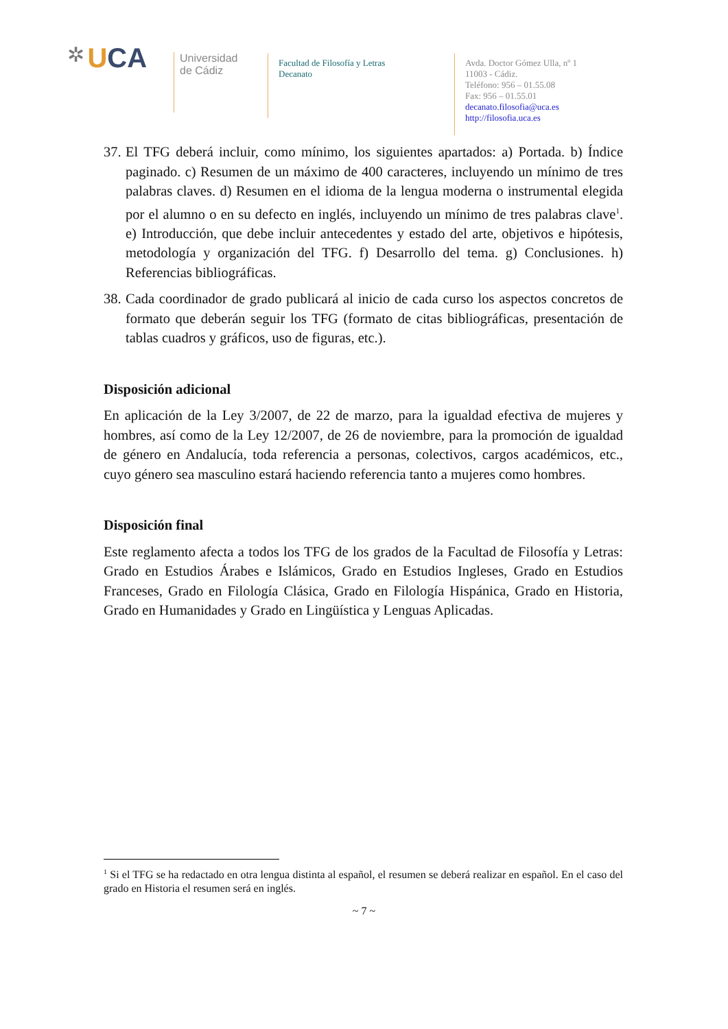✲ U CA
Universidad
de Cádiz
Facultad de Filosofía y Letras
Decanato
Avda. Doctor Gómez Ulla, nº 1
11003 - Cádiz.
Teléfono: 956 – 01.55.08
Fax: 956 – 01.55.01
decanato.filosofia@uca.es
http://filosofia.uca.es
37. El TFG deberá incluir, como mínimo, los siguientes apartados: a) Portada. b) Índice paginado. c) Resumen de un máximo de 400 caracteres, incluyendo un mínimo de tres palabras claves. d) Resumen en el idioma de la lengua moderna o instrumental elegida por el alumno o en su defecto en inglés, incluyendo un mínimo de tres palabras clave<sup>1</sup>. e) Introducción, que debe incluir antecedentes y estado del arte, objetivos e hipótesis, metodología y organización del TFG. f) Desarrollo del tema. g) Conclusiones. h) Referencias bibliográficas.
38. Cada coordinador de grado publicará al inicio de cada curso los aspectos concretos de formato que deberán seguir los TFG (formato de citas bibliográficas, presentación de tablas cuadros y gráficos, uso de figuras, etc.).
Disposición adicional
En aplicación de la Ley 3/2007, de 22 de marzo, para la igualdad efectiva de mujeres y hombres, así como de la Ley 12/2007, de 26 de noviembre, para la promoción de igualdad de género en Andalucía, toda referencia a personas, colectivos, cargos académicos, etc., cuyo género sea masculino estará haciendo referencia tanto a mujeres como hombres.
Disposición final
Este reglamento afecta a todos los TFG de los grados de la Facultad de Filosofía y Letras: Grado en Estudios Árabes e Islámicos, Grado en Estudios Ingleses, Grado en Estudios Franceses, Grado en Filología Clásica, Grado en Filología Hispánica, Grado en Historia, Grado en Humanidades y Grado en Lingüística y Lenguas Aplicadas.
<sup>1</sup> Si el TFG se ha redactado en otra lengua distinta al español, el resumen se deberá realizar en español. En el caso del grado en Historia el resumen será en inglés.
~ 7 ~